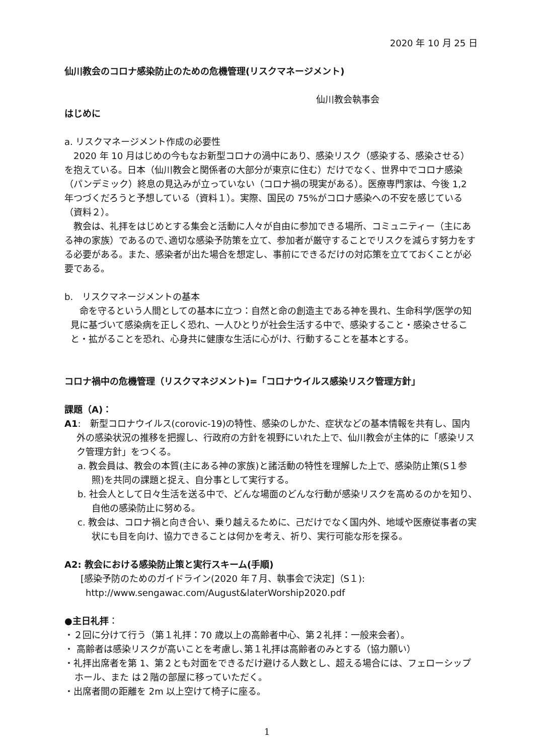2020 年 10 月 25 日
仙川教会のコロナ感染防止のための危機管理(リスクマネージメント)
仙川教会執事会
はじめに
a. リスクマネージメント作成の必要性
　2020 年 10 月はじめの今もなお新型コロナの渦中にあり、感染リスク（感染する、感染させる）を抱えている。日本（仙川教会と関係者の大部分が東京に住む）だけでなく、世界中でコロナ感染（パンデミック）終息の見込みが立っていない（コロナ禍の現実がある）。医療専門家は、今後 1,2 年つづくだろうと予想している（資料１）。実際、国民の 75%がコロナ感染への不安を感じている（資料２）。
　教会は、礼拝をはじめとする集会と活動に人々が自由に参加できる場所、コミュニティー（主にある神の家族）であるので､適切な感染予防策を立て、参加者が厳守することでリスクを減らす努力をする必要がある。また、感染者が出た場合を想定し、事前にできるだけの対応策を立てておくことが必要である。
b.　リスクマネージメントの基本
　命を守るという人間としての基本に立つ：自然と命の創造主である神を畏れ、生命科学/医学の知見に基づいて感染病を正しく恐れ、一人ひとりが社会生活する中で、感染すること・感染させること・拡がることを恐れ、心身共に健康な生活に心がけ、行動することを基本とする。
コロナ禍中の危機管理（リスクマネジメント)=「コロナウイルス感染リスク管理方針」
課題（A)：
A1:　新型コロナウイルス(corovic-19)の特性、感染のしかた、症状などの基本情報を共有し、国内外の感染状況の推移を把握し、行政府の方針を視野にいれた上で、仙川教会が主体的に「感染リスク管理方針」をつくる。
a. 教会員は、教会の本質(主にある神の家族)と諸活動の特性を理解した上で、感染防止策(S１参照)を共同の課題と捉え、自分事として実行する。
b. 社会人として日々生活を送る中で、どんな場面のどんな行動が感染リスクを高めるのかを知り、自他の感染防止に努める。
c. 教会は、コロナ禍と向き合い、乗り越えるために、己だけでなく国内外、地域や医療従事者の実状にも目を向け、協力できることは何かを考え、祈り、実行可能な形を探る。
A2: 教会における感染防止策と実行スキーム(手順)
[感染予防のためのガイドライン(2020 年７月、執事会で決定]（S１):
http://www.sengawac.com/August&laterWorship2020.pdf
●主日礼拝：
・２回に分けて行う（第１礼拝：70 歳以上の高齢者中心、第２礼拝：一般来会者）。
・ 高齢者は感染リスクが高いことを考慮し､第１礼拝は高齢者のみとする（協力願い）
・礼拝出席者を第 1、第２とも対面をできるだけ避ける人数とし、超える場合には、フェローシップホール、また は２階の部屋に移っていただく。
・出席者間の距離を 2m 以上空けて椅子に座る。
1